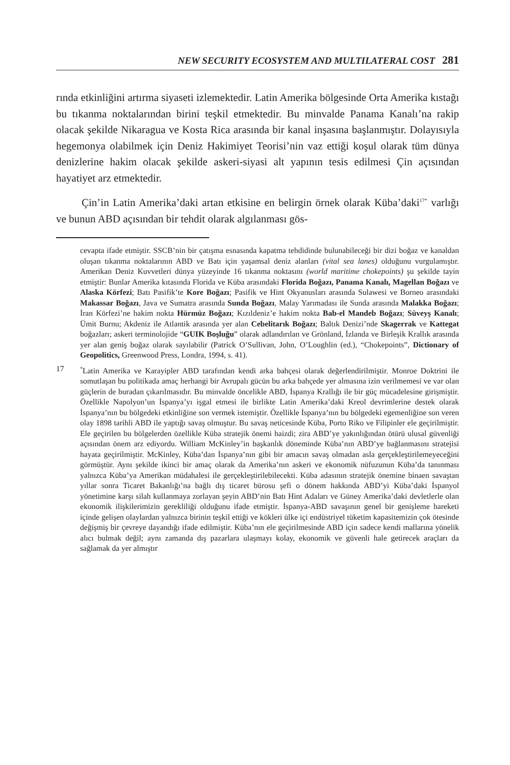NEW SECURITY ECOSYSTEM AND MULTILATERAL COST 281
rında etkinliğini artırma siyaseti izlemektedir. Latin Amerika bölgesinde Orta Amerika kıstağı bu tıkanma noktalarından birini teşkil etmektedir. Bu minvalde Panama Kanalı’na rakip olacak şekilde Nikaragua ve Kosta Rica arasında bir kanal inşasına başlanmıştır. Dolayısıyla hegemonya olabilmek için Deniz Hakimiyet Teorisi’nin vaz ettiği koşul olarak tüm dünya denizlerine hakim olacak şekilde askeri-siyasi alt yapının tesis edilmesi Çin açısından hayatiyet arz etmektedir.
Çin’in Latin Amerika’daki artan etkisine en belirgin örnek olarak Küba’daki<sup>17*</sup> varlığı ve bunun ABD açısından bir tehdit olarak algılanması gös-
cevapta ifade etmiştir. SSCB’nin bir çatışma esnasında kapatma tehdidinde bulunabileceği bir dizi boğaz ve kanaldan oluşan tıkanma noktalarının ABD ve Batı için yaşamsal deniz alanları (vital sea lanes) olduğunu vurgulamıştır. Amerikan Deniz Kuvvetleri dünya yüzeyinde 16 tıkanma noktasını (world maritime chokepoints) şu şekilde tayin etmiştir: Bunlar Amerika kıtasında Florida ve Küba arasındaki Florida Boğazı, Panama Kanalı, Magellan Boğazı ve Alaska Körfezi; Batı Pasifik’te Kore Boğazı; Pasifik ve Hint Okyanusları arasında Sulawesi ve Borneo arasındaki Makassar Boğazı, Java ve Sumatra arasında Sunda Boğazı, Malay Yarımadası ile Sunda arasında Malakka Boğazı; İran Körfezi’ne hakim nokta Hürmüz Boğazı; Kızıldeniz’e hakim nokta Bab-el Mandeb Boğazı; Süveyş Kanalı; Ümit Burnu; Akdeniz ile Atlantik arasında yer alan Cebelitarık Boğazı; Baltık Denizi’nde Skagerrak ve Kattegat boğazları; askeri terminolojide “GUIK Boşluğu” olarak adlandırılan ve Grönland, İzlanda ve Birleşik Krallık arasında yer alan geniş boğaz olarak sayılabilir (Patrick O’Sullivan, John, O’Loughlin (ed.), “Chokepoints”, Dictionary of Geopolitics, Greenwood Press, Londra, 1994, s. 41).
17<sup>*</sup>Latin Amerika ve Karayipler ABD tarafından kendi arka bahçesi olarak değerlendirilmiştir. Monroe Doktrini ile somutlaşan bu politikada amaç herhangi bir Avrupalı gücün bu arka bahçede yer almasına izin verilmemesi ve var olan güçlerin de buradan çıkarılmasıdır. Bu minvalde öncelikle ABD, İspanya Krallığı ile bir güç mücadelesine girişmiştir. Özellikle Napolyon’un İspanya’yı işgal etmesi ile birlikte Latin Amerika’daki Kreol devrimlerine destek olarak İspanya’nın bu bölgedeki etkinliğine son vermek istemiştir. Özellikle İspanya’nın bu bölgedeki egemenliğine son veren olay 1898 tarihli ABD ile yaptığı savaş olmuştur. Bu savaş neticesinde Küba, Porto Riko ve Filipinler ele geçirilmiştir. Ele geçirilen bu bölgelerden özellikle Küba stratejik önemi haizdi; zira ABD’ye yakınlığından ötürü ulusal güvenliği açısından önem arz ediyordu. William McKinley’in başkanlık döneminde Küba’nın ABD’ye bağlanmasını stratejisi hayata geçirilmiştir. McKinley, Küba’dan İspanya’nın gibi bir amacın savaş olmadan asla gerçekleştirilemeyeceğini görmüştür. Aynı şekilde ikinci bir amaç olarak da Amerika’nın askeri ve ekonomik nüfuzunun Küba’da tanınması yalnızca Küba’ya Amerikan müdahalesi ile gerçekleştirilebilecekti. Küba adasının stratejik önemine binaen savaştan yıllar sonra Ticaret Bakanlığı’na bağlı dış ticaret bürosu şefi o dönem hakkında ABD’yi Küba’daki İspanyol yönetimine karşı silah kullanmaya zorlayan şeyin ABD’nin Batı Hint Adaları ve Güney Amerika’daki devletlerle olan ekonomik ilişkilerimizin gerekliliği olduğunu ifade etmiştir. İspanya-ABD savaşının genel bir genişleme hareketi içinde gelişen olaylardan yalnızca birinin teşkil ettiği ve kökleri ülke içi endüstriyel tüketim kapasitemizin çok ötesinde değişmiş bir çevreye dayandığı ifade edilmiştir. Küba’nın ele geçirilmesinde ABD için sadece kendi mallarına yönelik alıcı bulmak değil; aynı zamanda dış pazarlara ulaşmayı kolay, ekonomik ve güvenli hale getirecek araçları da sağlamak da yer almıştır